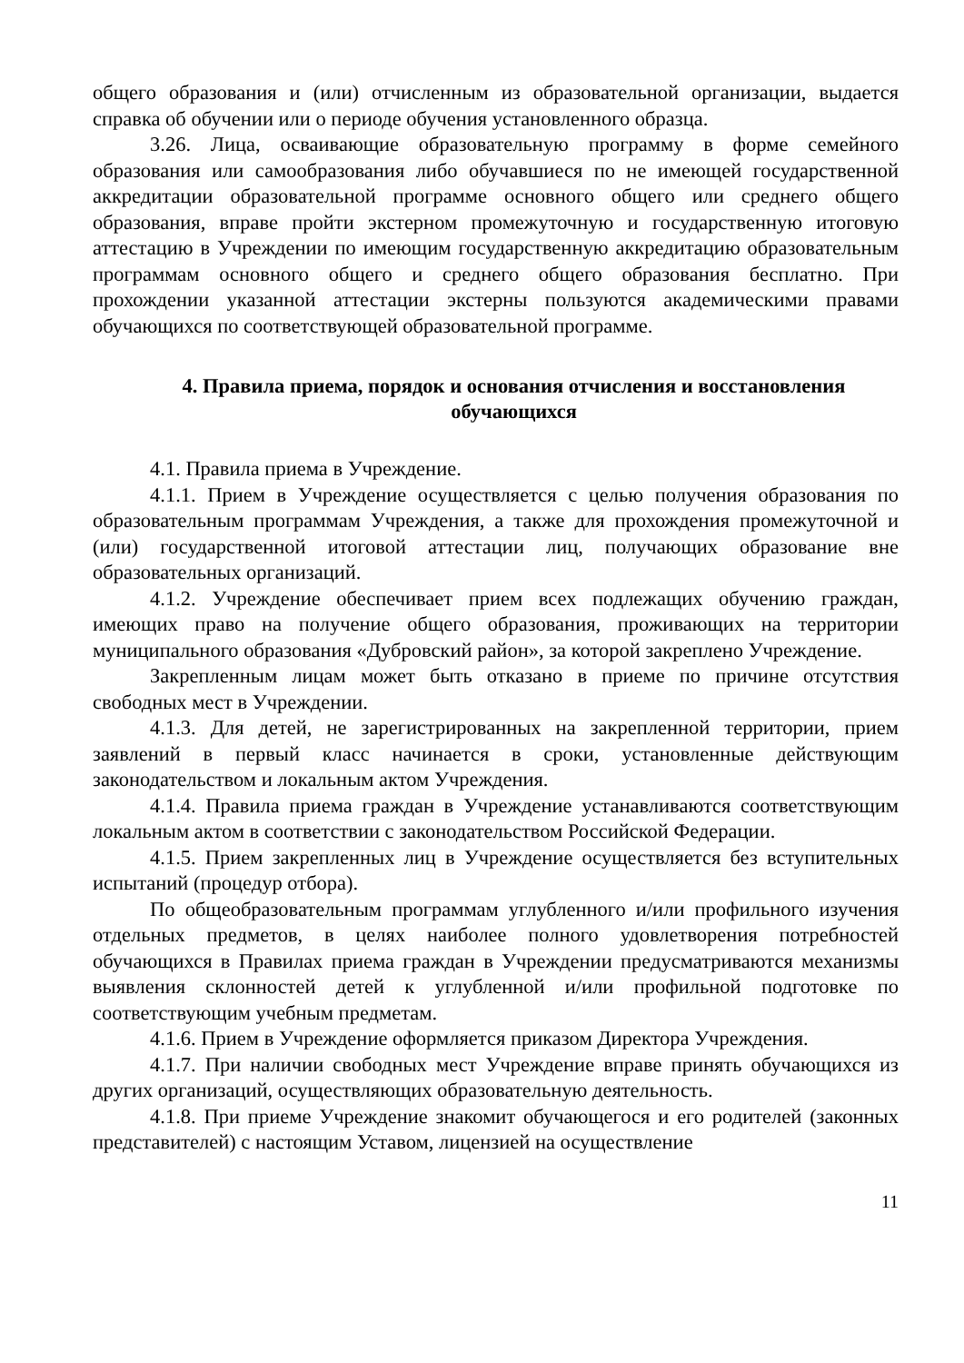общего образования и (или) отчисленным из образовательной организации, выдается справка об обучении или о периоде обучения установленного образца.
3.26. Лица, осваивающие образовательную программу в форме семейного образования или самообразования либо обучавшиеся по не имеющей государственной аккредитации образовательной программе основного общего или среднего общего образования, вправе пройти экстерном промежуточную и государственную итоговую аттестацию в Учреждении по имеющим государственную аккредитацию образовательным программам основного общего и среднего общего образования бесплатно. При прохождении указанной аттестации экстерны пользуются академическими правами обучающихся по соответствующей образовательной программе.
4. Правила приема, порядок и основания отчисления и восстановления обучающихся
4.1. Правила приема в Учреждение.
4.1.1. Прием в Учреждение осуществляется с целью получения образования по образовательным программам Учреждения, а также для прохождения промежуточной и (или) государственной итоговой аттестации лиц, получающих образование вне образовательных организаций.
4.1.2. Учреждение обеспечивает прием всех подлежащих обучению граждан, имеющих право на получение общего образования, проживающих на территории муниципального образования «Дубровский район», за которой закреплено Учреждение.
Закрепленным лицам может быть отказано в приеме по причине отсутствия свободных мест в Учреждении.
4.1.3. Для детей, не зарегистрированных на закрепленной территории, прием заявлений в первый класс начинается в сроки, установленные действующим законодательством и локальным актом Учреждения.
4.1.4. Правила приема граждан в Учреждение устанавливаются соответствующим локальным актом в соответствии с законодательством Российской Федерации.
4.1.5. Прием закрепленных лиц в Учреждение осуществляется без вступительных испытаний (процедур отбора).
По общеобразовательным программам углубленного и/или профильного изучения отдельных предметов, в целях наиболее полного удовлетворения потребностей обучающихся в Правилах приема граждан в Учреждении предусматриваются механизмы выявления склонностей детей к углубленной и/или профильной подготовке по соответствующим учебным предметам.
4.1.6. Прием в Учреждение оформляется приказом Директора Учреждения.
4.1.7. При наличии свободных мест Учреждение вправе принять обучающихся из других организаций, осуществляющих образовательную деятельность.
4.1.8. При приеме Учреждение знакомит обучающегося и его родителей (законных представителей) с настоящим Уставом, лицензией на осуществление
11